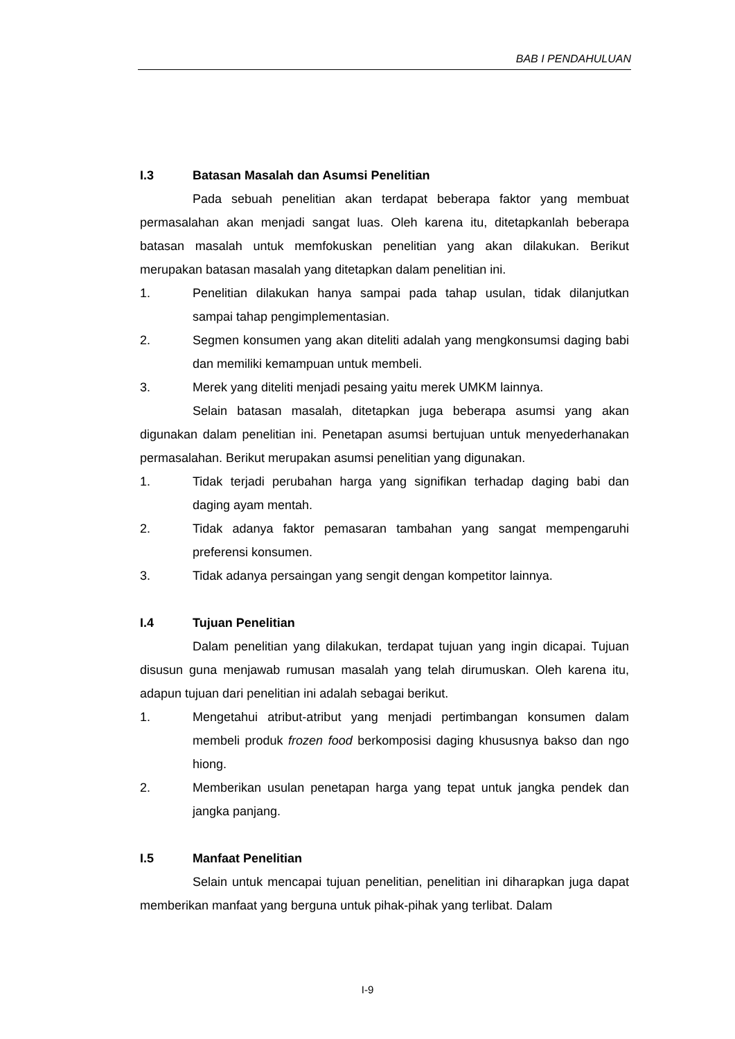BAB I PENDAHULUAN
I.3 Batasan Masalah dan Asumsi Penelitian
Pada sebuah penelitian akan terdapat beberapa faktor yang membuat permasalahan akan menjadi sangat luas. Oleh karena itu, ditetapkanlah beberapa batasan masalah untuk memfokuskan penelitian yang akan dilakukan. Berikut merupakan batasan masalah yang ditetapkan dalam penelitian ini.
1. Penelitian dilakukan hanya sampai pada tahap usulan, tidak dilanjutkan sampai tahap pengimplementasian.
2. Segmen konsumen yang akan diteliti adalah yang mengkonsumsi daging babi dan memiliki kemampuan untuk membeli.
3. Merek yang diteliti menjadi pesaing yaitu merek UMKM lainnya.
Selain batasan masalah, ditetapkan juga beberapa asumsi yang akan digunakan dalam penelitian ini. Penetapan asumsi bertujuan untuk menyederhanakan permasalahan. Berikut merupakan asumsi penelitian yang digunakan.
1. Tidak terjadi perubahan harga yang signifikan terhadap daging babi dan daging ayam mentah.
2. Tidak adanya faktor pemasaran tambahan yang sangat mempengaruhi preferensi konsumen.
3. Tidak adanya persaingan yang sengit dengan kompetitor lainnya.
I.4 Tujuan Penelitian
Dalam penelitian yang dilakukan, terdapat tujuan yang ingin dicapai. Tujuan disusun guna menjawab rumusan masalah yang telah dirumuskan. Oleh karena itu, adapun tujuan dari penelitian ini adalah sebagai berikut.
1. Mengetahui atribut-atribut yang menjadi pertimbangan konsumen dalam membeli produk frozen food berkomposisi daging khususnya bakso dan ngo hiong.
2. Memberikan usulan penetapan harga yang tepat untuk jangka pendek dan jangka panjang.
I.5 Manfaat Penelitian
Selain untuk mencapai tujuan penelitian, penelitian ini diharapkan juga dapat memberikan manfaat yang berguna untuk pihak-pihak yang terlibat. Dalam
I-9